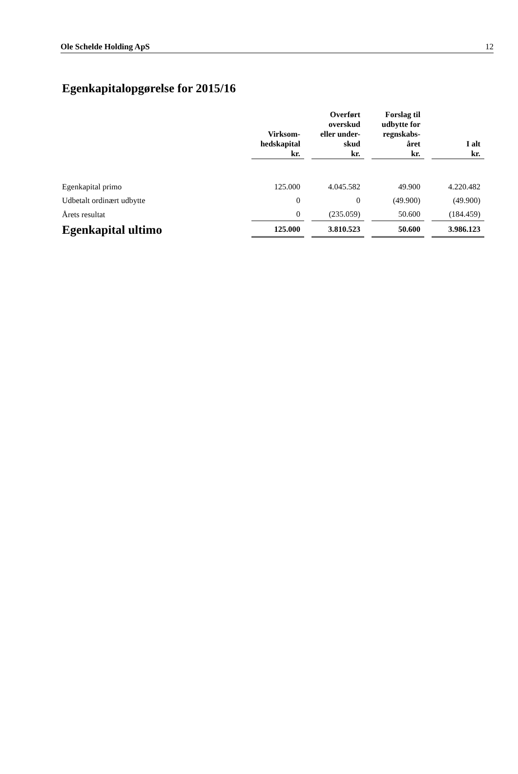Ole Schelde Holding ApS 12
Egenkapitalopgørelse for 2015/16
| | Virksom- hedskapital kr. | | Overført overskud eller under- skud kr. | | Forslag til udbytte for regnskabs- året kr. | | I alt kr. |
| --- | --- | --- | --- | --- | --- | --- | --- |
| Egenkapital primo | 125.000 | | 4.045.582 | | 49.900 | | 4.220.482 |
| Udbetalt ordinært udbytte | 0 | | 0 | | (49.900) | | (49.900) |
| Årets resultat | 0 | | (235.059) | | 50.600 | | (184.459) |
| Egenkapital ultimo | 125.000 | | 3.810.523 | | 50.600 | | 3.986.123 |